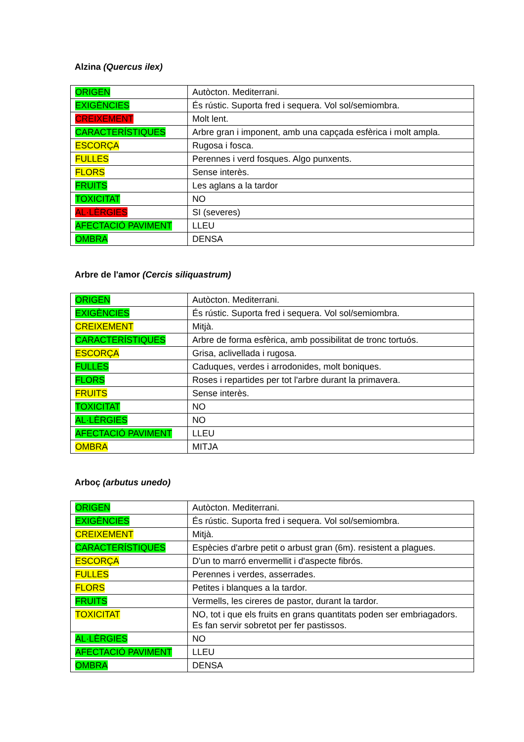Alzina (Quercus ilex)
| ORIGEN | Autòcton. Mediterrani. |
| EXIGÈNCIES | És rústic. Suporta fred i sequera. Vol sol/semiombra. |
| CREIXEMENT | Molt lent. |
| CARACTERÍSTIQUES | Arbre gran i imponent, amb una capçada esfèrica i molt ampla. |
| ESCORÇA | Rugosa i fosca. |
| FULLES | Perennes i verd fosques. Algo punxents. |
| FLORS | Sense interès. |
| FRUITS | Les aglans a la tardor |
| TOXICITAT | NO |
| AL·LÈRGIES | SI (severes) |
| AFECTACIÓ PAVIMENT | LLEU |
| OMBRA | DENSA |
Arbre de l'amor (Cercis siliquastrum)
| ORIGEN | Autòcton. Mediterrani. |
| EXIGÈNCIES | És rústic. Suporta fred i sequera. Vol sol/semiombra. |
| CREIXEMENT | Mitjà. |
| CARACTERÍSTIQUES | Arbre de forma esfèrica, amb possibilitat de tronc tortuós. |
| ESCORÇA | Grisa, aclivellada i rugosa. |
| FULLES | Caduques, verdes i arrodonides, molt boniques. |
| FLORS | Roses i repartides per tot l'arbre durant la primavera. |
| FRUITS | Sense interès. |
| TOXICITAT | NO |
| AL·LÈRGIES | NO |
| AFECTACIÓ PAVIMENT | LLEU |
| OMBRA | MITJA |
Arboç (arbutus unedo)
| ORIGEN | Autòcton. Mediterrani. |
| EXIGÈNCIES | És rústic. Suporta fred i sequera. Vol sol/semiombra. |
| CREIXEMENT | Mitjà. |
| CARACTERÍSTIQUES | Espècies d'arbre petit o arbust gran (6m). resistent a plagues. |
| ESCORÇA | D'un to marró envermellit i d'aspecte fibrós. |
| FULLES | Perennes i verdes, asserrades. |
| FLORS | Petites i blanques a la tardor. |
| FRUITS | Vermells, les cireres de pastor, durant la tardor. |
| TOXICITAT | NO, tot i que els fruits en grans quantitats poden ser embriagadors. Es fan servir sobretot per fer pastissos. |
| AL·LÈRGIES | NO |
| AFECTACIÓ PAVIMENT | LLEU |
| OMBRA | DENSA |